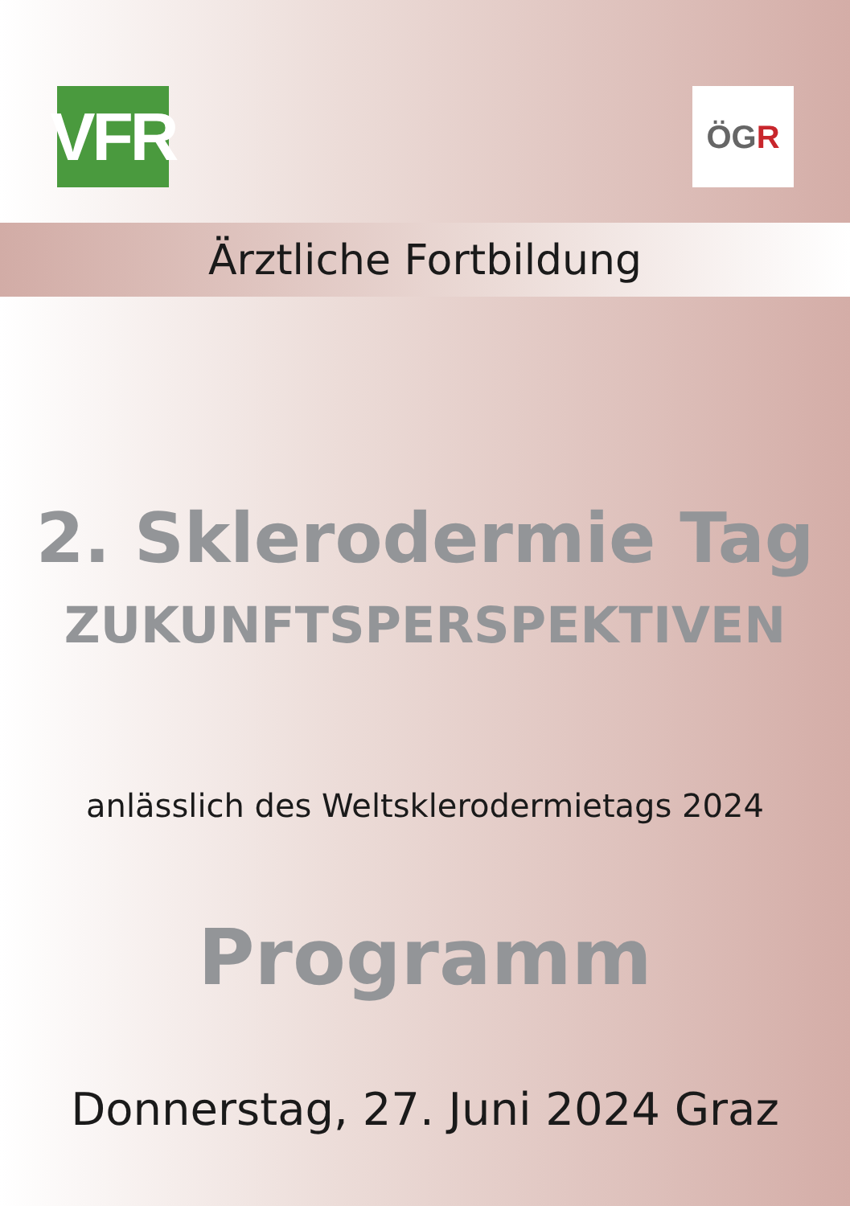VFR
ÖG R
Ärztliche Fortbildung
2. Sklerodermie Tag
ZUKUNFTSPERSPEKTIVEN
anlässlich des Weltsklerodermietags 2024
Programm
Donnerstag, 27. Juni 2024 Graz